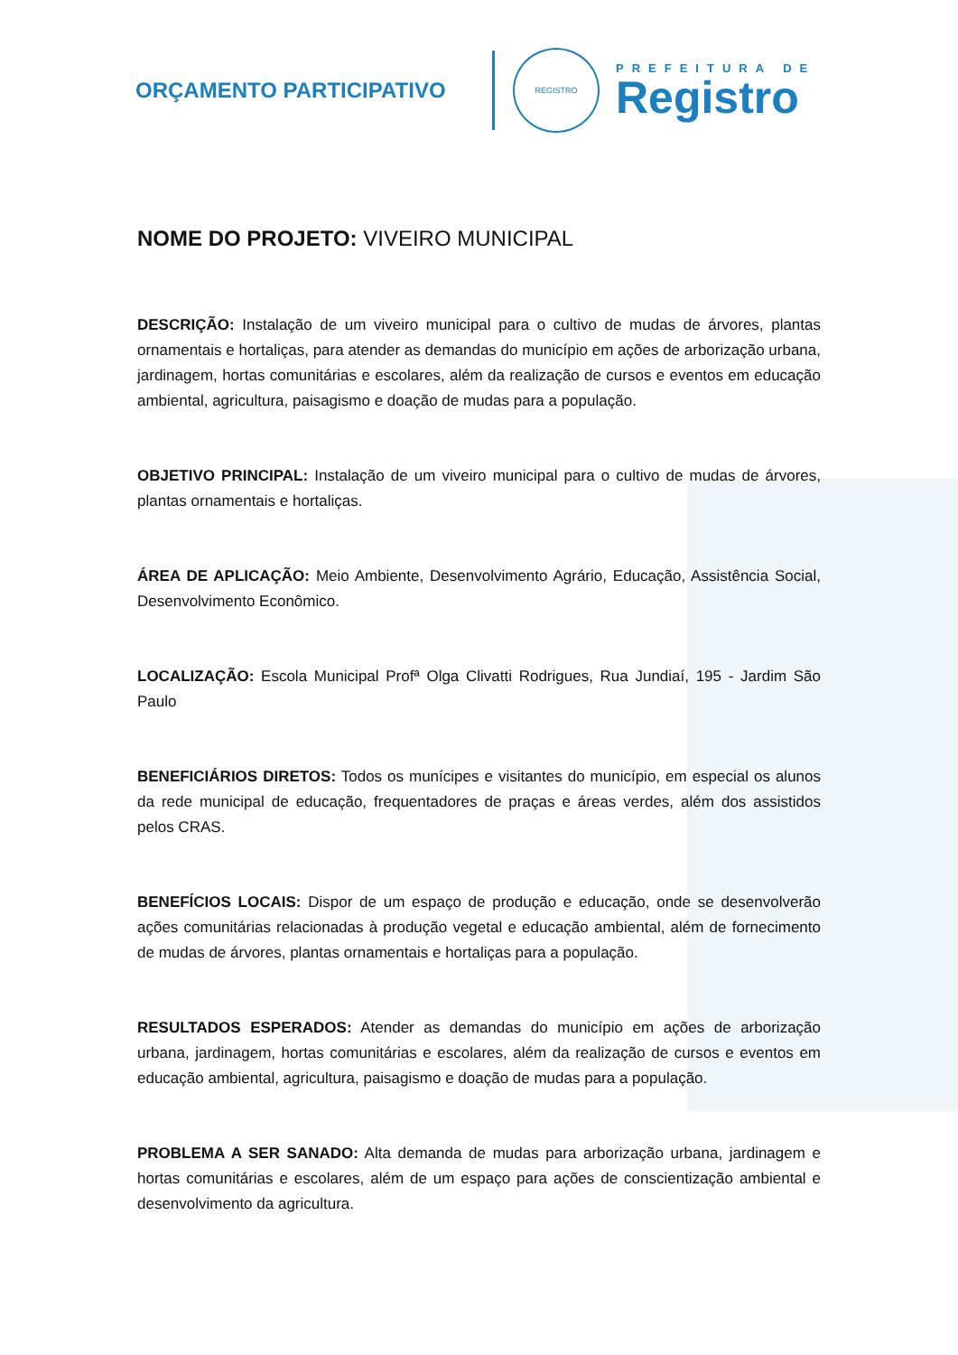ORÇAMENTO PARTICIPATIVO
REGISTRO
PREFEITURA DE
Registro
NOME DO PROJETO: VIVEIRO MUNICIPAL
DESCRIÇÃO: Instalação de um viveiro municipal para o cultivo de mudas de árvores, plantas ornamentais e hortaliças, para atender as demandas do município em ações de arborização urbana, jardinagem, hortas comunitárias e escolares, além da realização de cursos e eventos em educação ambiental, agricultura, paisagismo e doação de mudas para a população.
OBJETIVO PRINCIPAL: Instalação de um viveiro municipal para o cultivo de mudas de árvores, plantas ornamentais e hortaliças.
ÁREA DE APLICAÇÃO: Meio Ambiente, Desenvolvimento Agrário, Educação, Assistência Social, Desenvolvimento Econômico.
LOCALIZAÇÃO: Escola Municipal Profª Olga Clivatti Rodrigues, Rua Jundiaí, 195 - Jardim São Paulo
BENEFICIÁRIOS DIRETOS: Todos os munícipes e visitantes do município, em especial os alunos da rede municipal de educação, frequentadores de praças e áreas verdes, além dos assistidos pelos CRAS.
BENEFÍCIOS LOCAIS: Dispor de um espaço de produção e educação, onde se desenvolverão ações comunitárias relacionadas à produção vegetal e educação ambiental, além de fornecimento de mudas de árvores, plantas ornamentais e hortaliças para a população.
RESULTADOS ESPERADOS: Atender as demandas do município em ações de arborização urbana, jardinagem, hortas comunitárias e escolares, além da realização de cursos e eventos em educação ambiental, agricultura, paisagismo e doação de mudas para a população.
PROBLEMA A SER SANADO: Alta demanda de mudas para arborização urbana, jardinagem e hortas comunitárias e escolares, além de um espaço para ações de conscientização ambiental e desenvolvimento da agricultura.